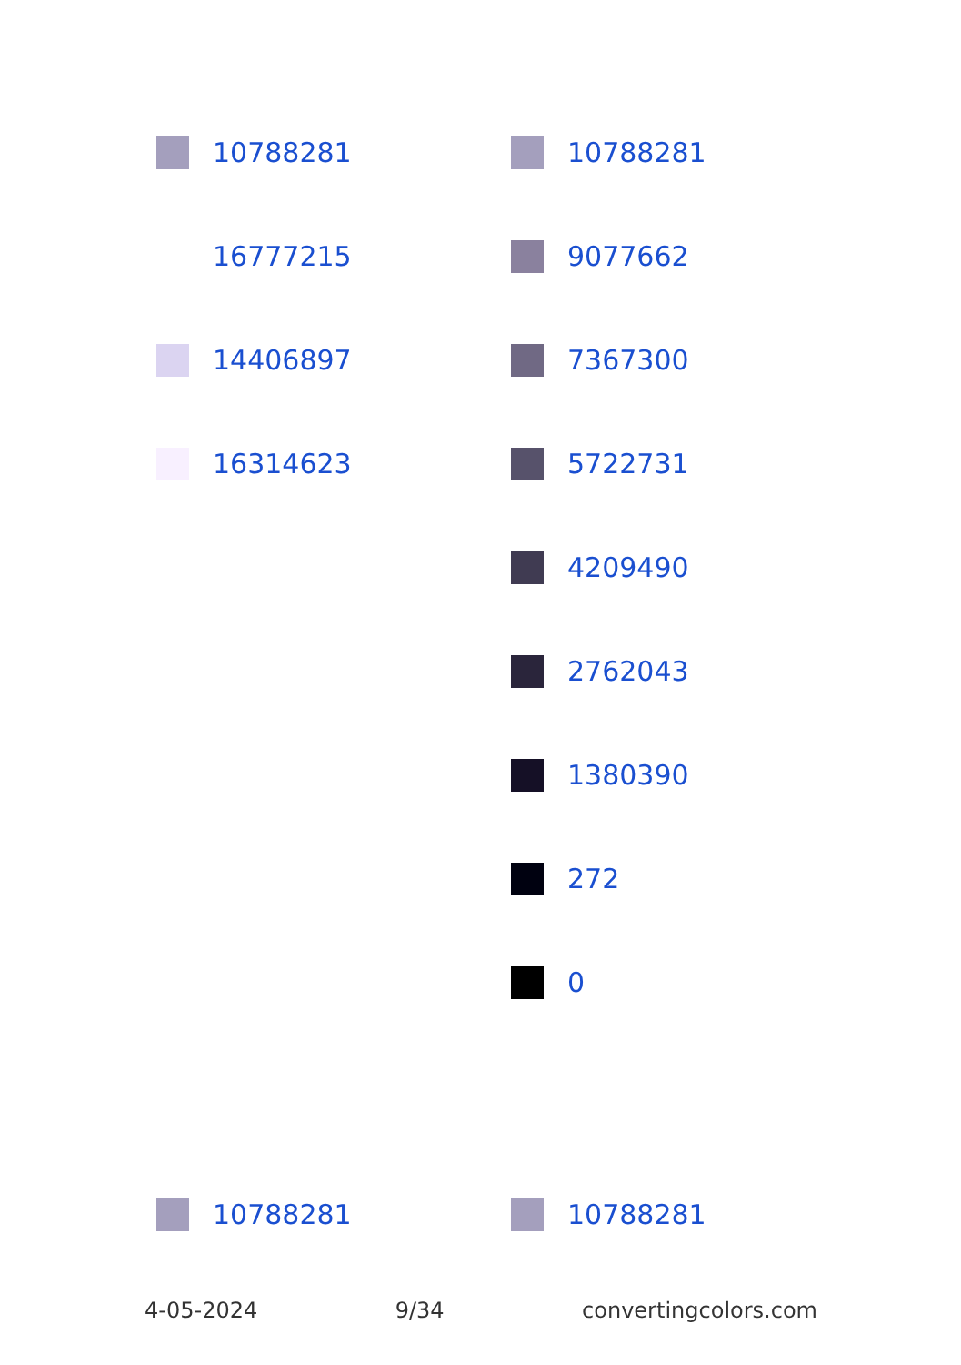10788281
16777215
14406897
16314623
10788281
9077662
7367300
5722731
4209490
2762043
1380390
272
0
10788281 10788281
4-05-2024 9/34 convertingcolors.com